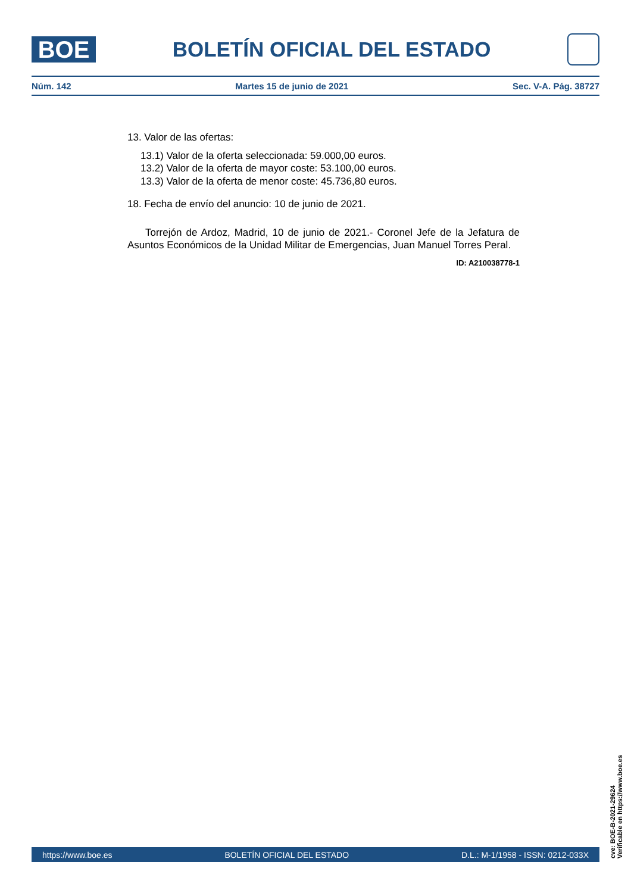BOE
BOLETÍN OFICIAL DEL ESTADO
Núm. 142 Martes 15 de junio de 2021 Sec. V-A. Pág. 38727
13. Valor de las ofertas:
13.1) Valor de la oferta seleccionada: 59.000,00 euros.
13.2) Valor de la oferta de mayor coste: 53.100,00 euros.
13.3) Valor de la oferta de menor coste: 45.736,80 euros.
18. Fecha de envío del anuncio: 10 de junio de 2021.
Torrejón de Ardoz, Madrid, 10 de junio de 2021.- Coronel Jefe de la Jefatura de Asuntos Económicos de la Unidad Militar de Emergencias, Juan Manuel Torres Peral.
ID: A210038778-1
cve: BOE-B-2021-29624
Verificable en https://www.boe.es
https://www.boe.es BOLETÍN OFICIAL DEL ESTADO D.L.: M-1/1958 - ISSN: 0212-033X